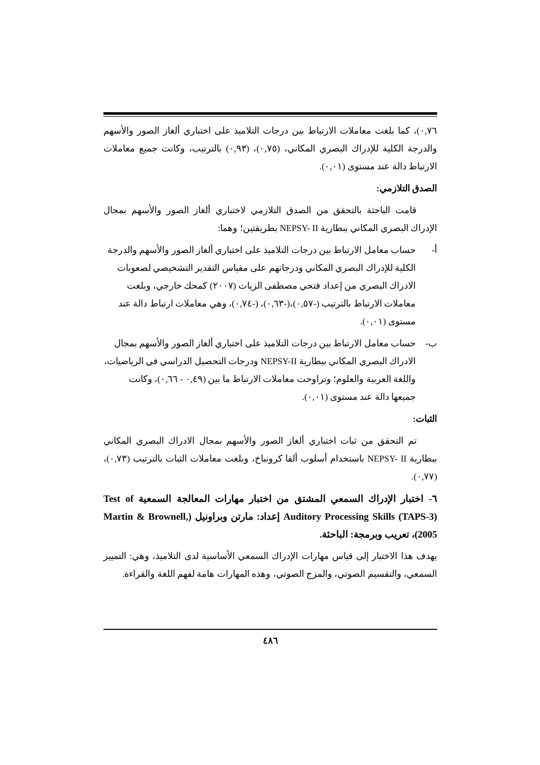٠,٧٦)، كما بلغت معاملات الارتباط بين درجات التلاميذ على اختباري ألغاز الصور والأسهم والدرجة الكلية للإدراك البصري المكاني، (٠,٧٥)، (٠,٩٣) بالترتيب، وكانت جميع معاملات الارتباط دالة عند مستوى (٠,٠١).
الصدق التلازمي:
قامت الباحثة بالتحقق من الصدق التلازمي لاختباري ألغاز الصور والأسهم بمجال الإدراك البصري المكاني ببطارية NEPSY- II بطريقتين؛ وهما:
أ- حساب معامل الارتباط بين درجات التلاميذ على اختباري ألغاز الصور والأسهم والدرجة الكلية للإدراك البصري المكاني ودرجاتهم على مقياس التقدير التشخيصي لصعوبات الادراك البصري من إعداد فتحي مصطفى الزيات (٢٠٠٧) كمحك خارجي، وبلغت معاملات الارتباط بالترتيب (-٠,٥٧)،(-٠,٦٣)، (-٠,٧٤)، وهي معاملات ارتباط دالة عند مستوى (٠,٠١).
ب- حساب معامل الارتباط بين درجات التلاميذ على اختباري ألغاز الصور والأسهم بمجال الادراك البصري المكاني ببطارية NEPSY-II ودرجات التحصيل الدراسي في الرياضيات، واللغة العربية والعلوم؛ وتراوحت معاملات الارتباط ما بين (٠,٤٩ - ٠,٦٦)، وكانت جميعها دالة عند مستوى (٠,٠١).
الثبات:
تم التحقق من ثبات اختباري ألغاز الصور والأسهم بمجال الادراك البصري المكاني ببطارية NEPSY- II باستخدام أسلوب ألفا كرونباخ، وبلغت معاملات الثبات بالترتيب (٠,٧٣)، (٠,٧٧).
٦- اختبار الإدراك السمعي المشتق من اختبار مهارات المعالجة السمعية Test of Auditory Processing Skills (TAPS-3) إعداد: مارتن وبراونيل (Martin & Brownell, 2005)، تعريب وبرمجة: الباحثة.
يهدف هذا الاختبار إلى قياس مهارات الإدراك السمعي الأساسية لدى التلاميذ، وهي: التمييز السمعي، والتقسيم الصوتي، والمزج الصوتي، وهذه المهارات هامة لفهم اللغة والقراءة.
٤٨٦